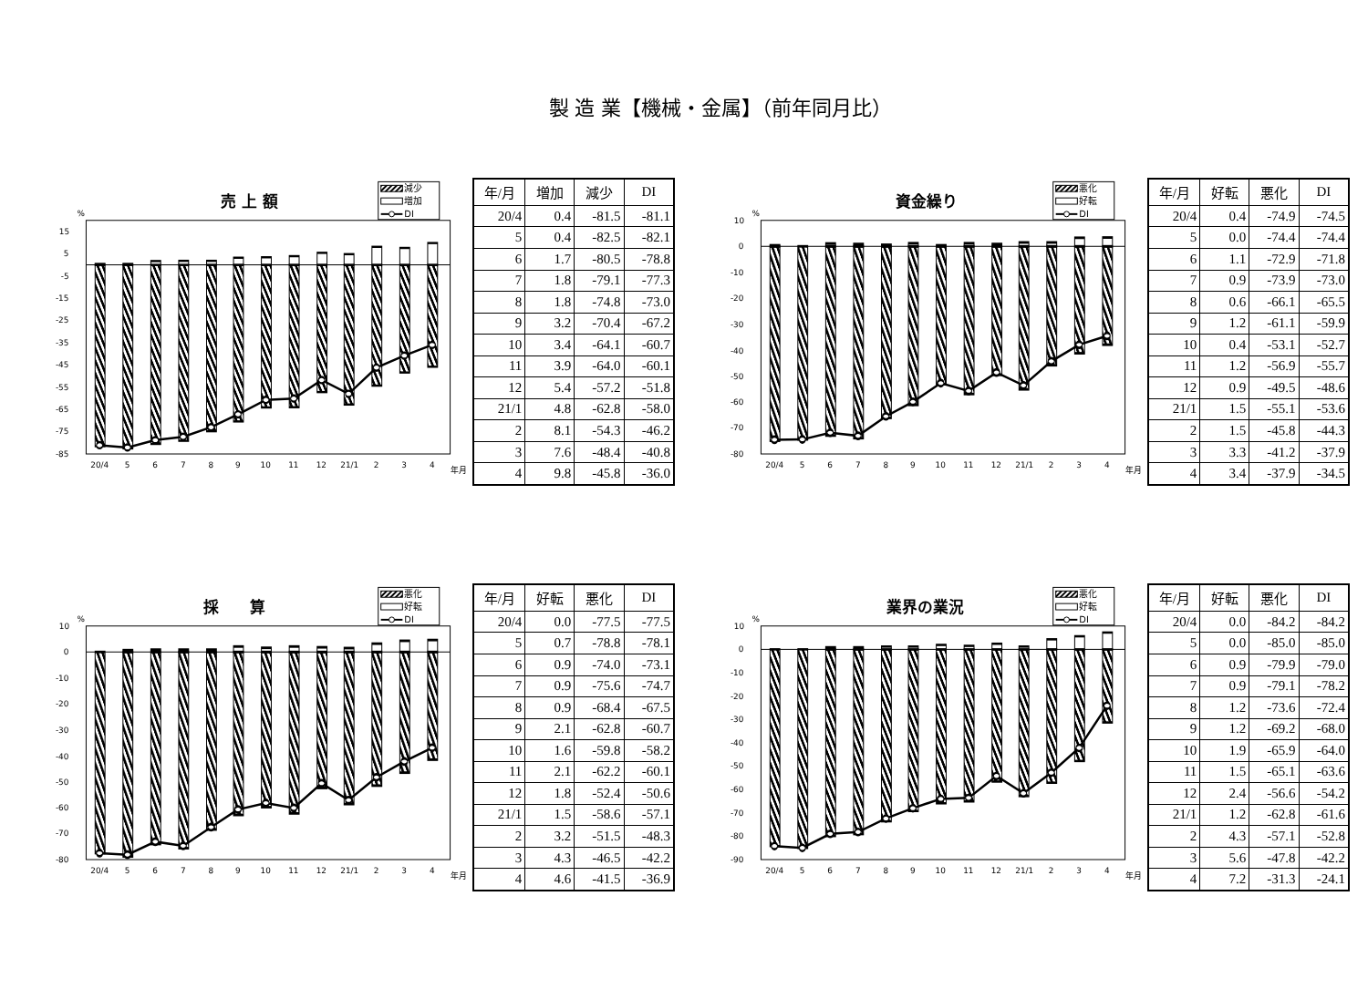製 造 業【機械・金属】（前年同月比）
売 上 額
減少
増加
DI
%
15
5
-5
-15
-25
-35
-45
-55
-65
-75
-85
20/4
5
6
7
8
9
10
11
12
21/1
2
3
4
年月
| 年/月 | 増加 | 減少 | DI |
| --- | --- | --- | --- |
| 20/4 | 0.4 | -81.5 | -81.1 |
| 5 | 0.4 | -82.5 | -82.1 |
| 6 | 1.7 | -80.5 | -78.8 |
| 7 | 1.8 | -79.1 | -77.3 |
| 8 | 1.8 | -74.8 | -73.0 |
| 9 | 3.2 | -70.4 | -67.2 |
| 10 | 3.4 | -64.1 | -60.7 |
| 11 | 3.9 | -64.0 | -60.1 |
| 12 | 5.4 | -57.2 | -51.8 |
| 21/1 | 4.8 | -62.8 | -58.0 |
| 2 | 8.1 | -54.3 | -46.2 |
| 3 | 7.6 | -48.4 | -40.8 |
| 4 | 9.8 | -45.8 | -36.0 |
資金繰り
悪化
好転
DI
%
10
0
-10
-20
-30
-40
-50
-60
-70
-80
20/4
5
6
7
8
9
10
11
12
21/1
2
3
4
年月
| 年/月 | 好転 | 悪化 | DI |
| --- | --- | --- | --- |
| 20/4 | 0.4 | -74.9 | -74.5 |
| 5 | 0.0 | -74.4 | -74.4 |
| 6 | 1.1 | -72.9 | -71.8 |
| 7 | 0.9 | -73.9 | -73.0 |
| 8 | 0.6 | -66.1 | -65.5 |
| 9 | 1.2 | -61.1 | -59.9 |
| 10 | 0.4 | -53.1 | -52.7 |
| 11 | 1.2 | -56.9 | -55.7 |
| 12 | 0.9 | -49.5 | -48.6 |
| 21/1 | 1.5 | -55.1 | -53.6 |
| 2 | 1.5 | -45.8 | -44.3 |
| 3 | 3.3 | -41.2 | -37.9 |
| 4 | 3.4 | -37.9 | -34.5 |
採　　算
悪化
好転
DI
%
10
0
-10
-20
-30
-40
-50
-60
-70
-80
20/4
5
6
7
8
9
10
11
12
21/1
2
3
4
年月
| 年/月 | 好転 | 悪化 | DI |
| --- | --- | --- | --- |
| 20/4 | 0.0 | -77.5 | -77.5 |
| 5 | 0.7 | -78.8 | -78.1 |
| 6 | 0.9 | -74.0 | -73.1 |
| 7 | 0.9 | -75.6 | -74.7 |
| 8 | 0.9 | -68.4 | -67.5 |
| 9 | 2.1 | -62.8 | -60.7 |
| 10 | 1.6 | -59.8 | -58.2 |
| 11 | 2.1 | -62.2 | -60.1 |
| 12 | 1.8 | -52.4 | -50.6 |
| 21/1 | 1.5 | -58.6 | -57.1 |
| 2 | 3.2 | -51.5 | -48.3 |
| 3 | 4.3 | -46.5 | -42.2 |
| 4 | 4.6 | -41.5 | -36.9 |
業界の業況
悪化
好転
DI
%
10
0
-10
-20
-30
-40
-50
-60
-70
-80
-90
20/4
5
6
7
8
9
10
11
12
21/1
2
3
4
年月
| 年/月 | 好転 | 悪化 | DI |
| --- | --- | --- | --- |
| 20/4 | 0.0 | -84.2 | -84.2 |
| 5 | 0.0 | -85.0 | -85.0 |
| 6 | 0.9 | -79.9 | -79.0 |
| 7 | 0.9 | -79.1 | -78.2 |
| 8 | 1.2 | -73.6 | -72.4 |
| 9 | 1.2 | -69.2 | -68.0 |
| 10 | 1.9 | -65.9 | -64.0 |
| 11 | 1.5 | -65.1 | -63.6 |
| 12 | 2.4 | -56.6 | -54.2 |
| 21/1 | 1.2 | -62.8 | -61.6 |
| 2 | 4.3 | -57.1 | -52.8 |
| 3 | 5.6 | -47.8 | -42.2 |
| 4 | 7.2 | -31.3 | -24.1 |